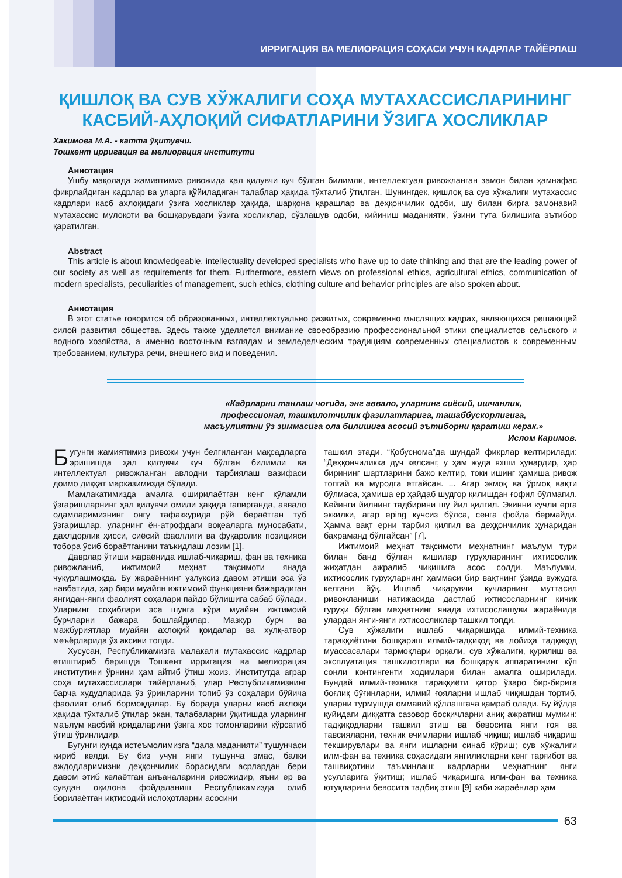ИРРИГАЦИЯ ВА МЕЛИОРАЦИЯ СОҲАСИ УЧУН КАДРЛАР ТАЙЁРЛАШ
ҚИШЛОҚ ВА СУВ ХЎЖАЛИГИ СОҲА МУТАХАССИСЛАРИНИНГ КАСБИЙ-АҲЛОҚИЙ СИФАТЛАРИНИ ЎЗИГА ХОСЛИКЛАР
Хакимова М.А. - катта ўқитувчи.
Тошкент ирригация ва мелиорация институти
Аннотация
Ушбу мақолада жамиятимиз ривожида ҳал қилувчи куч бўлган билимли, интеллектуал ривожланган замон билан ҳамнафас фикрлайдиган кадрлар ва уларга қўйиладиган талаблар ҳақида тўхталиб ўтилган. Шунингдек, қишлоқ ва сув хўжалиги мутахассис кадрлари касб ахлоқидаги ўзига хосликлар ҳақида, шарқона қарашлар ва деҳқончилик одоби, шу билан бирга замонавий мутахассис мулоқоти ва бошқарувдаги ўзига хосликлар, сўзлашув одоби, кийиниш маданияти, ўзини тута билишига эътибор қаратилган.
Abstract
This article is about knowledgeable, intellectuality developed specialists who have up to date thinking and that are the leading power of our society as well as requirements for them. Furthermore, eastern views on professional ethics, agricultural ethics, communication of modern specialists, peculiarities of management, such ethics, clothing culture and behavior principles are also spoken about.
Аннотация
В этот статье говорится об образованных, интеллектуально развитых, современно мыслящих кадрах, являющихся решающей силой развития общества. Здесь также уделяется внимание своеобразию профессиональной этики специалистов сельского и водного хозяйства, а именно восточным взглядам и земледелческим традициям современных специалистов к современным требованием, культура речи, внешнего вид и поведения.
«Кадрларни танлаш чоғида, энг аввало, уларнинг сиёсий, ишчанлик,
профессионал, ташкилотчилик фазилатларига, ташаббускорлигига,
масъулиятни ўз зиммасига ола билишига асосий эътиборни қаратиш керак.»
Ислом Каримов.
Бугунги жамиятимиз ривожи учун белгиланган мақсадларга эришишда ҳал қилувчи куч бўлган билимли ва интеллектуал ривожланган авлодни тарбиялаш вазифаси доимо диққат марказимизда бўлади.
Мамлакатимизда амалга оширилаётган кенг кўламли ўзгаришларнинг ҳал қилувчи омили ҳақида гапирганда, аввало одамларимизнинг онгу тафаккурида рўй бераётган туб ўзгаришлар, уларнинг ён-атрофдаги воқеаларга муносабати, дахлдорлик ҳисси, сиёсий фаоллиги ва фуқаролик позицияси тобора ўсиб бораётганини таъкидлаш лозим [1].
Даврлар ўтиши жараёнида ишлаб-чиқариш, фан ва техника ривожланиб, ижтимоий меҳнат тақсимоти янада чуқурлашмоқда. Бу жараённинг узлуксиз давом этиши эса ўз навбатида, ҳар бири муайян ижтимоий функцияни бажарадиган янгидан-янги фаолият соҳалари пайдо бўлишига сабаб бўлади. Уларнинг соҳиблари эса шунга кўра муайян ижтимоий бурчларни бажара бошлайдилар. Мазкур бурч ва мажбуриятлар муайян ахлоқий қоидалар ва хулқ-атвор меъёрларида ўз аксини топди.
Хусусан, Республикамизга малакали мутахассис кадрлар етиштириб беришда Тошкент ирригация ва мелиорация институтини ўрнини ҳам айтиб ўтиш жоиз. Институтда аграр соҳа мутахассислари тайёрланиб, улар Республикамизнинг барча худудларида ўз ўринларини топиб ўз соҳалари бўйича фаолият олиб бормоқдалар. Бу борада уларни касб ахлоқи ҳақида тўхталиб ўтилар экан, талабаларни ўқитишда уларнинг маълум касбий қоидаларини ўзига хос томонларини кўрсатиб ўтиш ўринлидир.
Бугунги кунда истеъмолимизга “дала маданияти” тушунчаси кириб келди. Бу биз учун янги тушунча эмас, балки аждодларимизни деҳқончилик борасидаги асрлардан бери давом этиб келаётган анъаналарини ривожидир, яъни ер ва сувдан оқилона фойдаланиш Республикамизда олиб борилаётган иқтисодий ислоҳотларни асосини
ташкил этади. “Қобуснома”да шундай фикрлар келтирилади: “Деҳқончиликка дуч келсанг, у ҳам жуда яхши ҳунардир, ҳар бирининг шартларини бажо келтир, токи ишинг ҳамиша ривож топгай ва муродга етгайсан. ... Агар экмоқ ва ўрмоқ вақти бўлмаса, ҳамиша ер ҳайдаб шудгор қилишдан ғофил бўлмагил. Кейинги йилнинг тадбирини шу йил қилгил. Экинни кучли ерга эккилки, агар ерing кучсиз бўлса, сенга фойда бермайди. Ҳамма вақт ерни тарбия қилгил ва деҳқончилик ҳунаридан бахраманд бўлгайсан” [7].
Ижтимоий меҳнат тақсимоти меҳнатнинг маълум тури билан банд бўлган кишилар гуруҳларининг ихтисослик жиҳатдан ажралиб чиқишига асос солди. Маълумки, ихтисослик гуруҳларнинг ҳаммаси бир вақтнинг ўзида вужудга келгани йўқ. Ишлаб чиқарувчи кучларнинг муттасил ривожланиши натижасида дастлаб ихтисосларнинг кичик гуруҳи бўлган меҳнатнинг янада ихтисослашуви жараёнида улардан янги-янги ихтисосликлар ташкил топди.
Сув хўжалиги ишлаб чиқаришида илмий-техника тараққиётини бошқариш илмий-тадқиқод ва лойиҳа тадқиқод муассасалари тармоқлари орқали, сув хўжалиги, қурилиш ва эксплуатация ташкилотлари ва бошқарув аппаратининг кўп сонли контингенти ходимлари билан амалга оширилади. Бундай илмий-техника тараққиёти қатор ўзаро бир-бирига боғлиқ бўғинларни, илмий ғояларни ишлаб чиқишдан тортиб, уларни турмушда оммавий қўллашгача қамраб олади. Бу йўлда қуйидаги диққатга сазовор босқичларни аниқ ажратиш мумкин: тадқиқодларни ташкил этиш ва бевосита янги ғоя ва тавсияларни, техник ечимларни ишлаб чиқиш; ишлаб чиқариш текширувлари ва янги ишларни синаб кўриш; сув хўжалиги илм-фан ва техника соҳасидаги янгиликларни кенг тарғибот ва ташвиқотини таъминлаш; кадрларни меҳнатнинг янги усулларига ўқитиш; ишлаб чиқаришга илм-фан ва техника ютуқларини бевосита тадбиқ этиш [9] каби жараёнлар ҳам
63